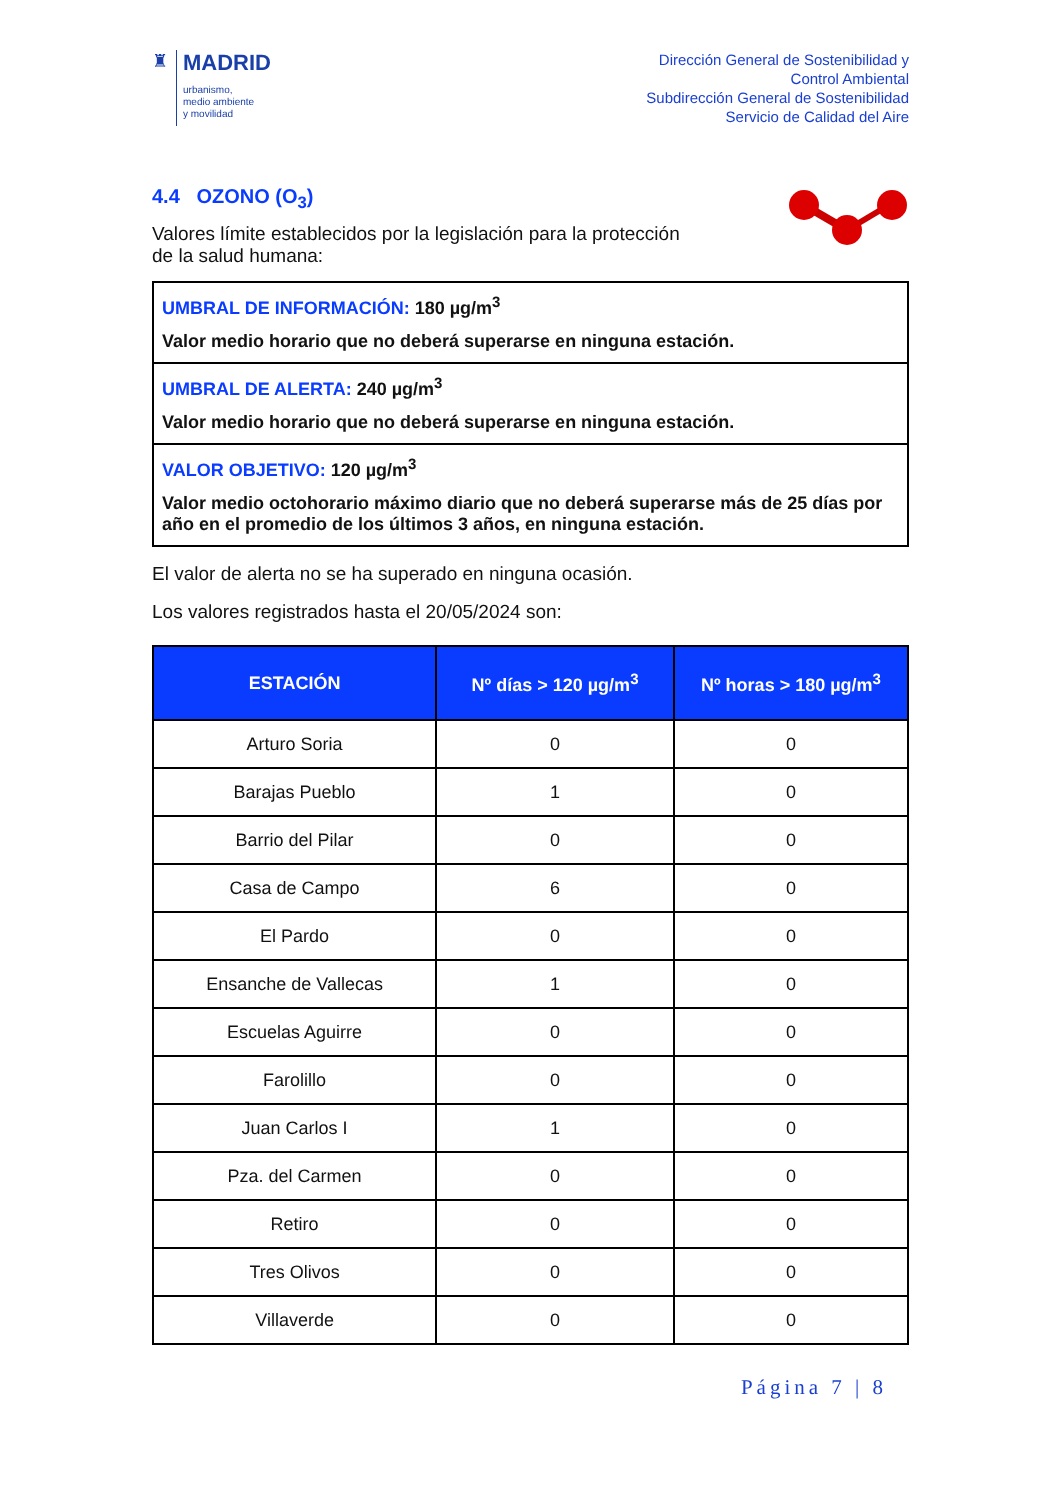♜
MADRID
urbanismo,
medio ambiente
y movilidad
Dirección General de Sostenibilidad y
Control Ambiental
Subdirección General de Sostenibilidad
Servicio de Calidad del Aire
4.4 OZONO (O<sub>3</sub>)
Valores límite establecidos por la legislación para la protección
de la salud humana:
UMBRAL DE INFORMACIÓN: 180 µg/m<sup>3</sup>
Valor medio horario que no deberá superarse en ninguna estación.
UMBRAL DE ALERTA: 240 µg/m<sup>3</sup>
Valor medio horario que no deberá superarse en ninguna estación.
VALOR OBJETIVO: 120 µg/m<sup>3</sup>
Valor medio octohorario máximo diario que no deberá superarse más de 25 días por año en el promedio de los últimos 3 años, en ninguna estación.
El valor de alerta no se ha superado en ninguna ocasión.
Los valores registrados hasta el 20/05/2024 son:
| ESTACIÓN | Nº días > 120 µg/m<sup>3</sup> | Nº horas > 180 µg/m<sup>3</sup> |
| --- | --- | --- |
| Arturo Soria | 0 | 0 |
| Barajas Pueblo | 1 | 0 |
| Barrio del Pilar | 0 | 0 |
| Casa de Campo | 6 | 0 |
| El Pardo | 0 | 0 |
| Ensanche de Vallecas | 1 | 0 |
| Escuelas Aguirre | 0 | 0 |
| Farolillo | 0 | 0 |
| Juan Carlos I | 1 | 0 |
| Pza. del Carmen | 0 | 0 |
| Retiro | 0 | 0 |
| Tres Olivos | 0 | 0 |
| Villaverde | 0 | 0 |
Página 7 | 8